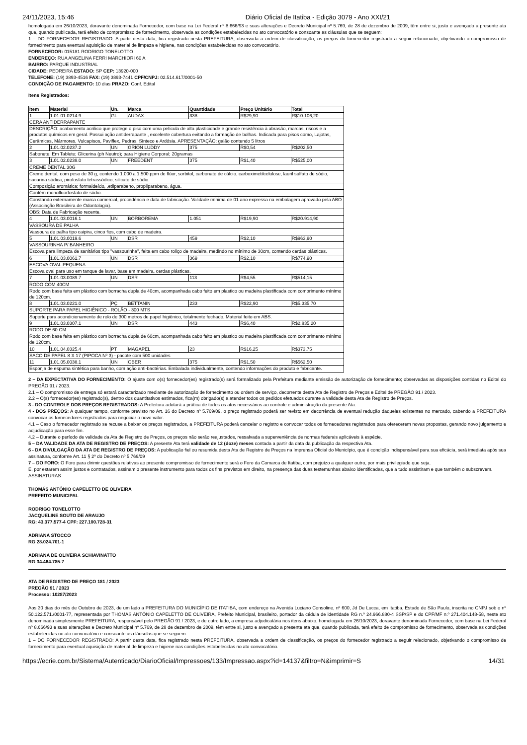24/11/2023, 15:46 Diário Oficial de Itatiba - Edição 3079 - Ano XXI/21
homologada em 26/10/2023, doravante denominada Fornecedor, com base na Lei Federal nº 8.666/93 e suas alterações e Decreto Municipal nº 5.769, de 28 de dezembro de 2009, têm entre si, justo e avençado a presente ata que, quando publicada, terá efeito de compromisso de fornecimento, observada as condições estabelecidas no ato convocatório e consoante as cláusulas que se seguem:
1 – DO FORNECEDOR REGISTRADO: A partir desta data, fica registrado nesta PREFEITURA, observada a ordem de classificação, os preços do fornecedor registrado a seguir relacionado, objetivando o compromisso de fornecimento para eventual aquisição de material de limpeza e higiene, nas condições estabelecidas no ato convocatório.
FORNECEDOR: 015181 RODRIGO TONELOTTO
ENDEREÇO: RUA ANGELINA FERRI MARCHIORI 60 A
BAIRRO: PARQUE INDUSTRIAL
CIDADE: PEDREIRA ESTADO: SP CEP: 13920-000
TELEFONE: (19) 3893-4516 FAX: (19) 3893-7441 CPF/CNPJ: 02.514.617/0001-50
CONDIÇÃO DE PAGAMENTO: 10 dias PRAZO: Conf. Edital
Itens Registrados:
| Item | Material | Un. | Marca | Quantidade | Preço Unitário | Total |
| --- | --- | --- | --- | --- | --- | --- |
| 1 | 1.01.01.0214.9 | GL | AUDAX | 338 | R$29,90 | R$10.106,20 |
| CERA ANTIDERRAPANTE | | | | | | |
| DESCRIÇÃO: acabamento acrílico que protege o piso com uma película de alta plasticidade e grande resistência à abrasão, marcas, riscos e a produtos químicos em geral. Possui ação antiderrapante , excelente cobertura evitando a formação de bolhas. Indicada para pisos como, Lajotas, Cerâmicas, Mármores, Vulcapisos, Paviflex, Pedras, Sinteco e Ardósia. APRESENTAÇÃO: galão contendo 5 litros | | | | | | |
| 2 | 1.01.02.0237.2 | UN | GRION LUDDY | 375 | R$0,54 | R$202,50 |
| Sabonete; Em Tablete; Glicerina (ph Neutro); para Higiene Corporal; 20gramas | | | | | | |
| 3 | 1.01.02.0238.0 | UN | FREEDENT | 375 | R$1,40 | R$525,00 |
| CREME DENTAL 30G | | | | | | |
| Creme dental, com peso de 30 g, contendo 1.000 a 1.500 ppm de flúor, sorbitol, carbonato de cálcio, carboximetilcelulose, lauril sulfato de sódio, sacarina sódica, pirofosfato tetrassódico, silicato de sódio. | | | | | | |
| Composição aromática; formaldeído, ,etilparabeno, propilparabeno, água. | | | | | | |
| Contém monofluorfosfato de sódio. | | | | | | |
| Constando externamente marca comercial, procedência e data de fabricação. Validade mínima de 01 ano expressa na embalagem aprovado pela ABO (Associação Brasileira de Odontologia). | | | | | | |
| OBS: Data de Fabricação recente. | | | | | | |
| 4 | 1.01.03.0016.1 | UN | BORBOREMA | 1.051 | R$19,90 | R$20.914,90 |
| VASSOURA DE PALHA | | | | | | |
| Vassoura de palha tipo caipira, cinco fios, com cabo de madeira. | | | | | | |
| 5 | 1.01.03.0019.6 | UN | DSR | 459 | R$2,10 | R$963,90 |
| VASSOURINHA P/ BANHEIRO | | | | | | |
| Escova para limpeza de sanitários tipo "vassourinha", feita em cabo roliço de madeira, medindo no mínimo de 30cm, contendo cerdas plásticas. | | | | | | |
| 6 | 1.01.03.0061.7 | UN | DSR | 369 | R$2,10 | R$774,90 |
| ESCOVA OVAL PEQUENA | | | | | | |
| Escova oval para uso em tanque de lavar, base em madeira, cerdas plásticas. | | | | | | |
| 7 | 1.01.03.0089.7 | UN | DSR | 113 | R$4,55 | R$514,15 |
| RODO COM 40CM | | | | | | |
| Rodo com base feita em plástico com borracha dupla de 40cm, acompanhada cabo feito em plastico ou madeira plastificada com comprimento mínimo de 120cm. | | | | | | |
| 8 | 1.01.03.0221.0 | PÇ | BETTANIN | 233 | R$22,90 | R$5.335,70 |
| SUPORTE PARA PAPEL HIGIÊNICO - ROLÃO - 300 MTS | | | | | | |
| Suporte para acondicionamento de rolo de 300 metros de papel higiênico, totalmente fechado. Material feito em ABS. | | | | | | |
| 9 | 1.01.03.0307.1 | UN | DSR | 443 | R$6,40 | R$2.835,20 |
| RODO DE 60 CM | | | | | | |
| Rodo com base feita em plástico com borracha dupla de 60cm, acompanhada cabo feito em plastico ou madeira plastificada com comprimento mínimo de 120cm. | | | | | | |
| 10 | 1.01.04.0325.4 | PT | MAGAPEL | 23 | R$16,25 | R$373,75 |
| SACO DE PAPEL 8 X 17 (PIPOCA Nº 3) - pacote com 500 unidades | | | | | | |
| 11 | 1.01.05.0038.1 | UN | OBER | 375 | R$1,50 | R$562,50 |
| Esponja de espuma sintética para banho, com ação anti-bactérias. Embalada individualmente, contendo informações do produto e fabricante. | | | | | | |
2 – DA EXPECTATIVA DO FORNECIMENTO: O ajuste com o(s) fornecedor(es) registrado(s) será formalizado pela Prefeitura mediante emissão de autorização de fornecimento; observadas as disposições contidas no Edital do PREGÃO 91 / 2023.
2.1 – O compromisso de entrega só estará caracterizado mediante de autorização de fornecimento ou ordem de serviço, decorrente desta Ata de Registro de Preços e Edital de PREGÃO 91 / 2023.
2.2 – O(s) fornecedor(es) registrado(s), dentro dos quantitativos estimados, fica(m) obrigado(s) a atender todos os pedidos efetuados durante a validade desta Ata de Registro de Preços.
3 - DO CONTROLE DOS PREÇOS REGISTRADOS: A Prefeitura adotará a prática de todos os atos necessários ao controle e administração da presente Ata.
4 - DOS PREÇOS: A qualquer tempo, conforme previsto no Art. 16 do Decreto nº 5.769/09, o preço registrado poderá ser revisto em decorrência de eventual redução daqueles existentes no mercado, cabendo a PREFEITURA convocar os fornecedores registrados para negociar o novo valor.
4.1 – Caso o fornecedor registrado se recuse a baixar os preços registrados, a PREFEITURA poderá cancelar o registro e convocar todos os fornecedores registrados para oferecerem novas propostas, gerando novo julgamento e adjudicação para esse fim.
4.2 – Durante o período de validade da Ata de Registro de Preços, os preços não serão reajustados, ressalvada a superveniência de normas federais aplicáveis à espécie.
5 – DA VALIDADE DA ATA DE REGISTRO DE PREÇOS: A presente Ata terá validade de 12 (doze) meses contada a partir da data da publicação da respectiva Ata.
6 - DA DIVULGAÇÃO DA ATA DE REGISTRO DE PREÇOS: A publicação fiel ou resumida desta Ata de Registro de Preços na Imprensa Oficial do Município, que é condição indispensável para sua eficácia, será imediata após sua assinatura, conforme Art. 11 § 2º do Decreto nº 5.769/09
7 – DO FORO: O Foro para dirimir questões relativas ao presente compromisso de fornecimento será o Foro da Comarca de Itatiba, com prejuízo a qualquer outro, por mais privilegiado que seja.
E, por estarem assim justos e contratados, assinam o presente instrumento para todos os fins previstos em direito, na presença das duas testemunhas abaixo identificadas, que a tudo assistiram e que também o subscrevem.
ASSINATURAS
THOMÁS ANTÔNIO CAPELETTO DE OLIVEIRA
PREFEITO MUNICIPAL
RODRIGO TONELOTTO
JACQUELINE SOUTO DE ARAUJO
RG: 43.377.577-4 CPF: 227.100.728-31
ADRIANA STOCCO
RG 28.024.701-1
ADRIANA DE OLIVEIRA SCHIAVINATTO
RG 34.464.785-7
ATA DE REGISTRO DE PREÇO 181 / 2023
PREGÃO 91 / 2023
Processo: 10287/2023
Aos 30 dias do mês de Outubro de 2023, de um lado a PREFEITURA DO MUNICÍPIO DE ITATIBA, com endereço na Avenida Luciano Consoline, nº 600, Jd De Lucca, em Itatiba, Estado de São Paulo, inscrita no CNPJ sob o nº 50.122.571./0001-77, representada por THOMÁS ANTÔNIO CAPELETTO DE OLIVEIRA, Prefeito Municipal, brasileiro, portador da cédula de identidade RG n.º 24.966.880-4 SSP/SP e do CPF/MF n.º 271.404.148-58, neste ato denominada simplesmente PREFEITURA, responsável pelo PREGÃO 91 / 2023, e de outro lado, a empresa adjudicatária nos itens abaixo, homologada em 26/10/2023, doravante denominada Fornecedor, com base na Lei Federal nº 8.666/93 e suas alterações e Decreto Municipal nº 5.769, de 28 de dezembro de 2009, têm entre si, justo e avençado a presente ata que, quando publicada, terá efeito de compromisso de fornecimento, observada as condições estabelecidas no ato convocatório e consoante as cláusulas que se seguem:
1 – DO FORNECEDOR REGISTRADO: A partir desta data, fica registrado nesta PREFEITURA, observada a ordem de classificação, os preços do fornecedor registrado a seguir relacionado, objetivando o compromisso de fornecimento para eventual aquisição de material de limpeza e higiene nas condições estabelecidas no ato convocatório.
https://ecrie.com.br/Sistema/Autenticado/DiarioOficial/Impressoes/133/Impressao.aspx?id=14137&filtro=N&imprimir=S 14/31